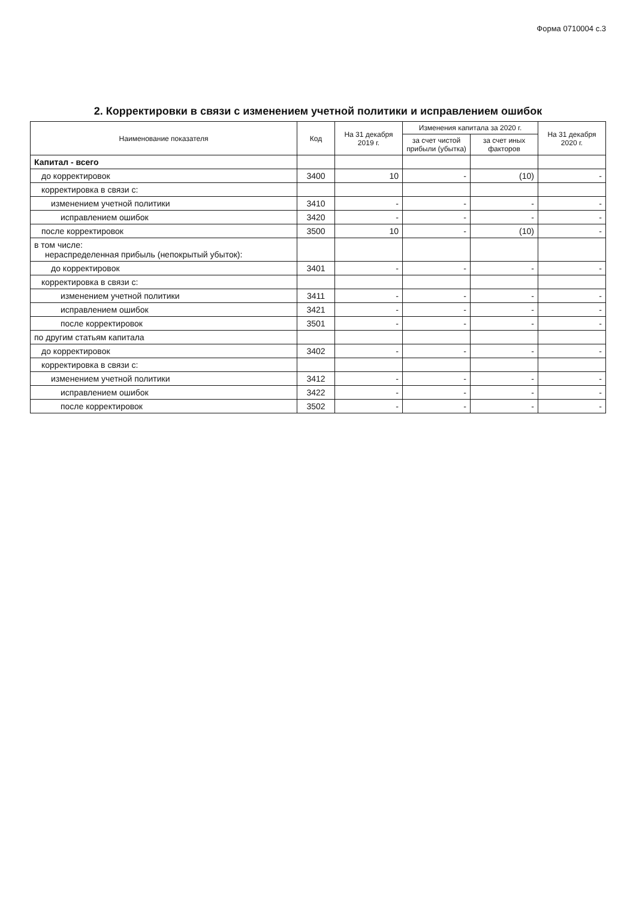Форма 0710004 с.3
2. Корректировки в связи с изменением учетной политики и исправлением ошибок
| Наименование показателя | Код | На 31 декабря 2019 г. | Изменения капитала за 2020 г. | | На 31 декабря 2020 г. |
| --- | --- | --- | --- | --- | --- |
| | | | за счет чистой прибыли (убытка) | за счет иных факторов | |
| Капитал - всего | | | | | |
| до корректировок | 3400 | 10 | - | (10) | - |
| корректировка в связи с: | | | | | |
| изменением учетной политики | 3410 | - | - | - | - |
| исправлением ошибок | 3420 | - | - | - | - |
| после корректировок | 3500 | 10 | - | (10) | - |
| в том числе: нераспределенная прибыль (непокрытый убыток): | | | | | |
| до корректировок | 3401 | - | - | - | - |
| корректировка в связи с: | | | | | |
| изменением учетной политики | 3411 | - | - | - | - |
| исправлением ошибок | 3421 | - | - | - | - |
| после корректировок | 3501 | - | - | - | - |
| по другим статьям капитала | | | | | |
| до корректировок | 3402 | - | - | - | - |
| корректировка в связи с: | | | | | |
| изменением учетной политики | 3412 | - | - | - | - |
| исправлением ошибок | 3422 | - | - | - | - |
| после корректировок | 3502 | - | - | - | - |